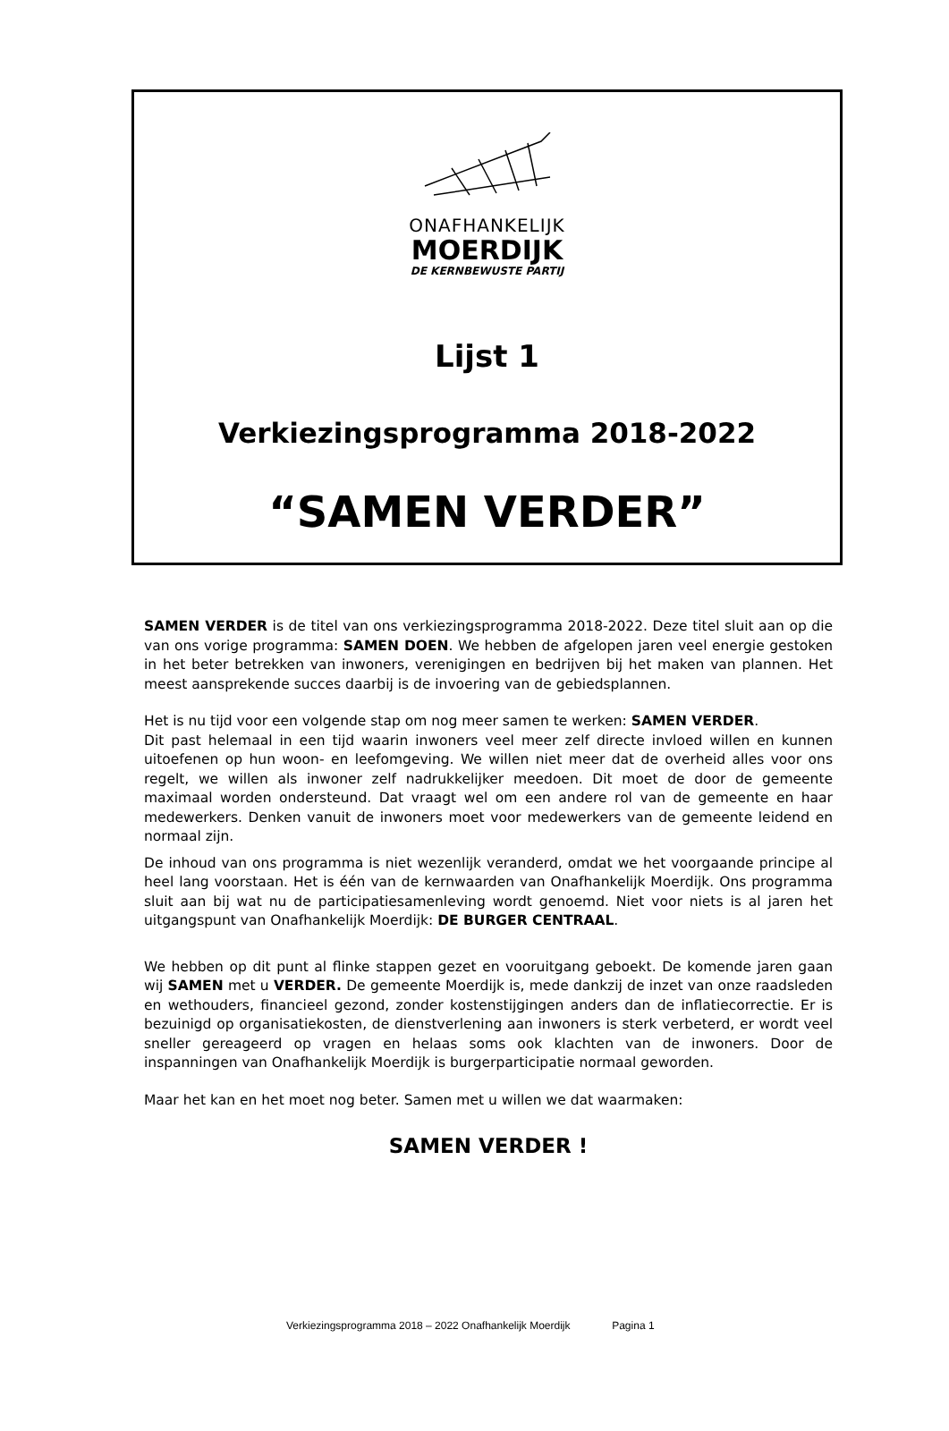ONAFHANKELIJK
MOERDIJK
DE KERNBEWUSTE PARTIJ
Lijst 1
Verkiezingsprogramma 2018-2022
“SAMEN VERDER”
SAMEN VERDER is de titel van ons verkiezingsprogramma 2018-2022. Deze titel sluit aan op die van ons vorige programma: SAMEN DOEN. We hebben de afgelopen jaren veel energie gestoken in het beter betrekken van inwoners, verenigingen en bedrijven bij het maken van plannen. Het meest aansprekende succes daarbij is de invoering van de gebiedsplannen.
Het is nu tijd voor een volgende stap om nog meer samen te werken: SAMEN VERDER.
Dit past helemaal in een tijd waarin inwoners veel meer zelf directe invloed willen en kunnen uitoefenen op hun woon- en leefomgeving. We willen niet meer dat de overheid alles voor ons regelt, we willen als inwoner zelf nadrukkelijker meedoen. Dit moet de door de gemeente maximaal worden ondersteund. Dat vraagt wel om een andere rol van de gemeente en haar medewerkers. Denken vanuit de inwoners moet voor medewerkers van de gemeente leidend en normaal zijn.
De inhoud van ons programma is niet wezenlijk veranderd, omdat we het voorgaande principe al heel lang voorstaan. Het is één van de kernwaarden van Onafhankelijk Moerdijk. Ons programma sluit aan bij wat nu de participatiesamenleving wordt genoemd. Niet voor niets is al jaren het uitgangspunt van Onafhankelijk Moerdijk: DE BURGER CENTRAAL.
We hebben op dit punt al flinke stappen gezet en vooruitgang geboekt. De komende jaren gaan wij SAMEN met u VERDER. De gemeente Moerdijk is, mede dankzij de inzet van onze raadsleden en wethouders, financieel gezond, zonder kostenstijgingen anders dan de inflatiecorrectie. Er is bezuinigd op organisatiekosten, de dienstverlening aan inwoners is sterk verbeterd, er wordt veel sneller gereageerd op vragen en helaas soms ook klachten van de inwoners. Door de inspanningen van Onafhankelijk Moerdijk is burgerparticipatie normaal geworden.
Maar het kan en het moet nog beter. Samen met u willen we dat waarmaken:
SAMEN VERDER !
Verkiezingsprogramma 2018 – 2022 Onafhankelijk Moerdijk Pagina 1